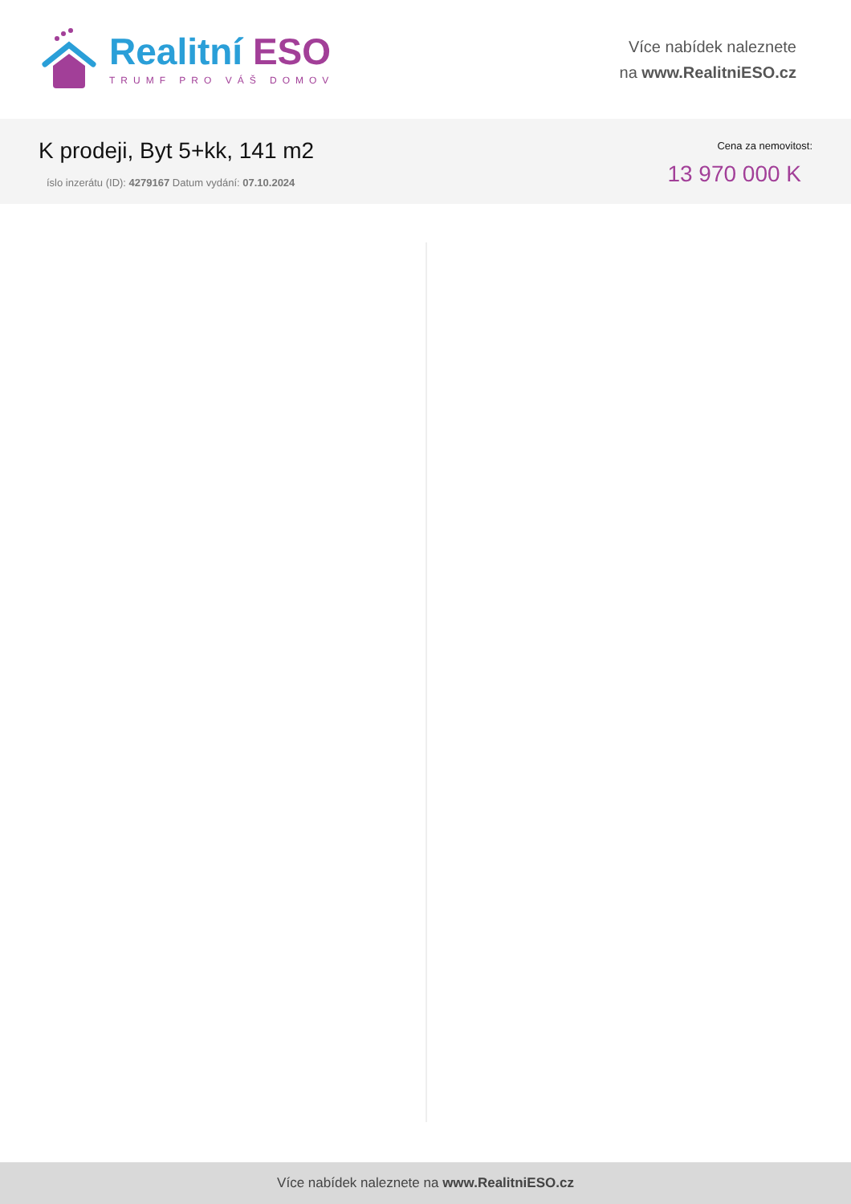Realitní ESO
TRUMF PRO VÁŠ DOMOV
Více nabídek naleznete
na www.RealitniESO.cz
K prodeji, Byt 5+kk, 141 m2
íslo inzerátu (ID): 4279167 Datum vydání: 07.10.2024
Cena za nemovitost:
13 970 000 K
Více nabídek naleznete na www.RealitniESO.cz